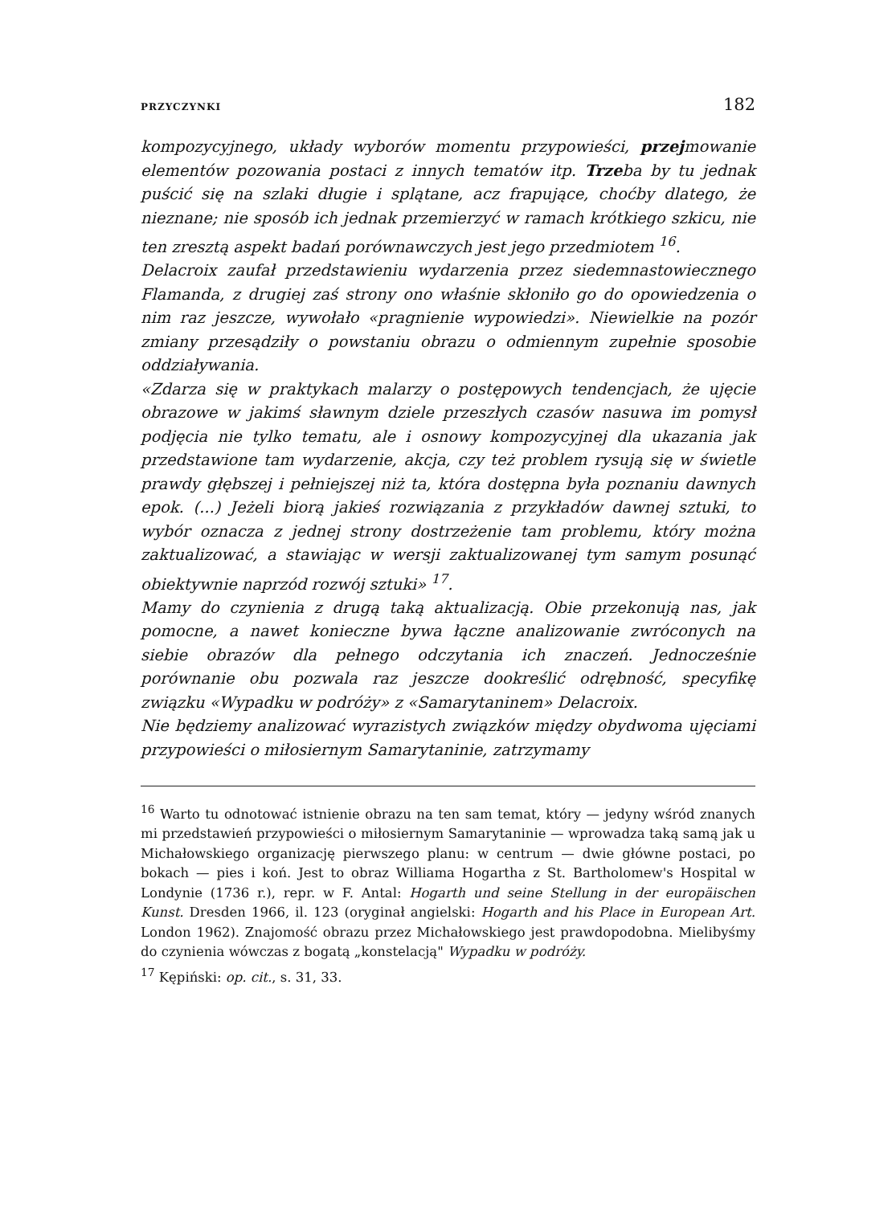PRZYCZYNKI 182
kompozycyjnego, układy wyborów momentu przypowieści, przejmowanie elementów pozowania postaci z innych tematów itp. Trzeba by tu jednak puścić się na szlaki długie i splątane, acz frapujące, choćby dlatego, że nieznane; nie sposób ich jednak przemierzyć w ramach krótkiego szkicu, nie ten zresztą aspekt badań porównawczych jest jego przedmiotem <sup>16</sup>.
Delacroix zaufał przedstawieniu wydarzenia przez siedemnastowiecznego Flamanda, z drugiej zaś strony ono właśnie skłoniło go do opowiedzenia o nim raz jeszcze, wywołało «pragnienie wypowiedzi». Niewielkie na pozór zmiany przesądziły o powstaniu obrazu o odmiennym zupełnie sposobie oddziaływania.
«Zdarza się w praktykach malarzy o postępowych tendencjach, że ujęcie obrazowe w jakimś sławnym dziele przeszłych czasów nasuwa im pomysł podjęcia nie tylko tematu, ale i osnowy kompozycyjnej dla ukazania jak przedstawione tam wydarzenie, akcja, czy też problem rysują się w świetle prawdy głębszej i pełniejszej niż ta, która dostępna była poznaniu dawnych epok. (...) Jeżeli biorą jakieś rozwiązania z przykładów dawnej sztuki, to wybór oznacza z jednej strony dostrzeżenie tam problemu, który można zaktualizować, a stawiając w wersji zaktualizowanej tym samym posunąć obiektywnie naprzód rozwój sztuki» <sup>17</sup>.
Mamy do czynienia z drugą taką aktualizacją. Obie przekonują nas, jak pomocne, a nawet konieczne bywa łączne analizowanie zwróconych na siebie obrazów dla pełnego odczytania ich znaczeń. Jednocześnie porównanie obu pozwala raz jeszcze dookreślić odrębność, specyfikę związku «Wypadku w podróży» z «Samarytaninem» Delacroix.
Nie będziemy analizować wyrazistych związków między obydwoma ujęciami przypowieści o miłosiernym Samarytaninie, zatrzymamy
<sup>16</sup> Warto tu odnotować istnienie obrazu na ten sam temat, który — jedyny wśród znanych mi przedstawień przypowieści o miłosiernym Samarytaninie — wprowadza taką samą jak u Michałowskiego organizację pierwszego planu: w centrum — dwie główne postaci, po bokach — pies i koń. Jest to obraz Williama Hogartha z St. Bartholomew's Hospital w Londynie (1736 r.), repr. w F. Antal: Hogarth und seine Stellung in der europäischen Kunst. Dresden 1966, il. 123 (oryginał angielski: Hogarth and his Place in European Art. London 1962). Znajomość obrazu przez Michałowskiego jest prawdopodobna. Mielibyśmy do czynienia wówczas z bogatą „konstelacją" Wypadku w podróży.
<sup>17</sup> Kępiński: op. cit., s. 31, 33.